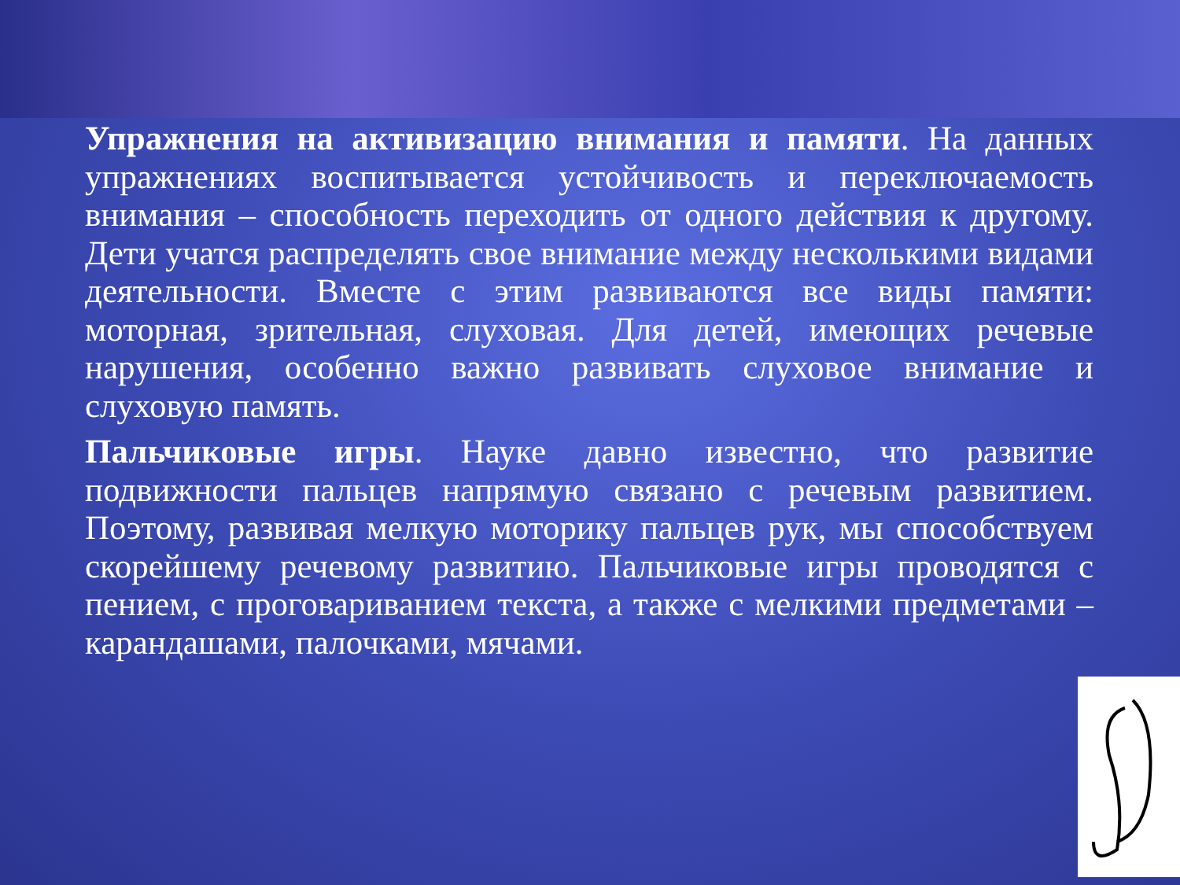Упражнения на активизацию внимания и памяти. На данных упражнениях воспитывается устойчивость и переключаемость внимания – способность переходить от одного действия к другому. Дети учатся распределять свое внимание между несколькими видами деятельности. Вместе с этим развиваются все виды памяти: моторная, зрительная, слуховая. Для детей, имеющих речевые нарушения, особенно важно развивать слуховое внимание и слуховую память.
Пальчиковые игры. Науке давно известно, что развитие подвижности пальцев напрямую связано с речевым развитием. Поэтому, развивая мелкую моторику пальцев рук, мы способствуем скорейшему речевому развитию. Пальчиковые игры проводятся с пением, с проговариванием текста, а также с мелкими предметами – карандашами, палочками, мячами.